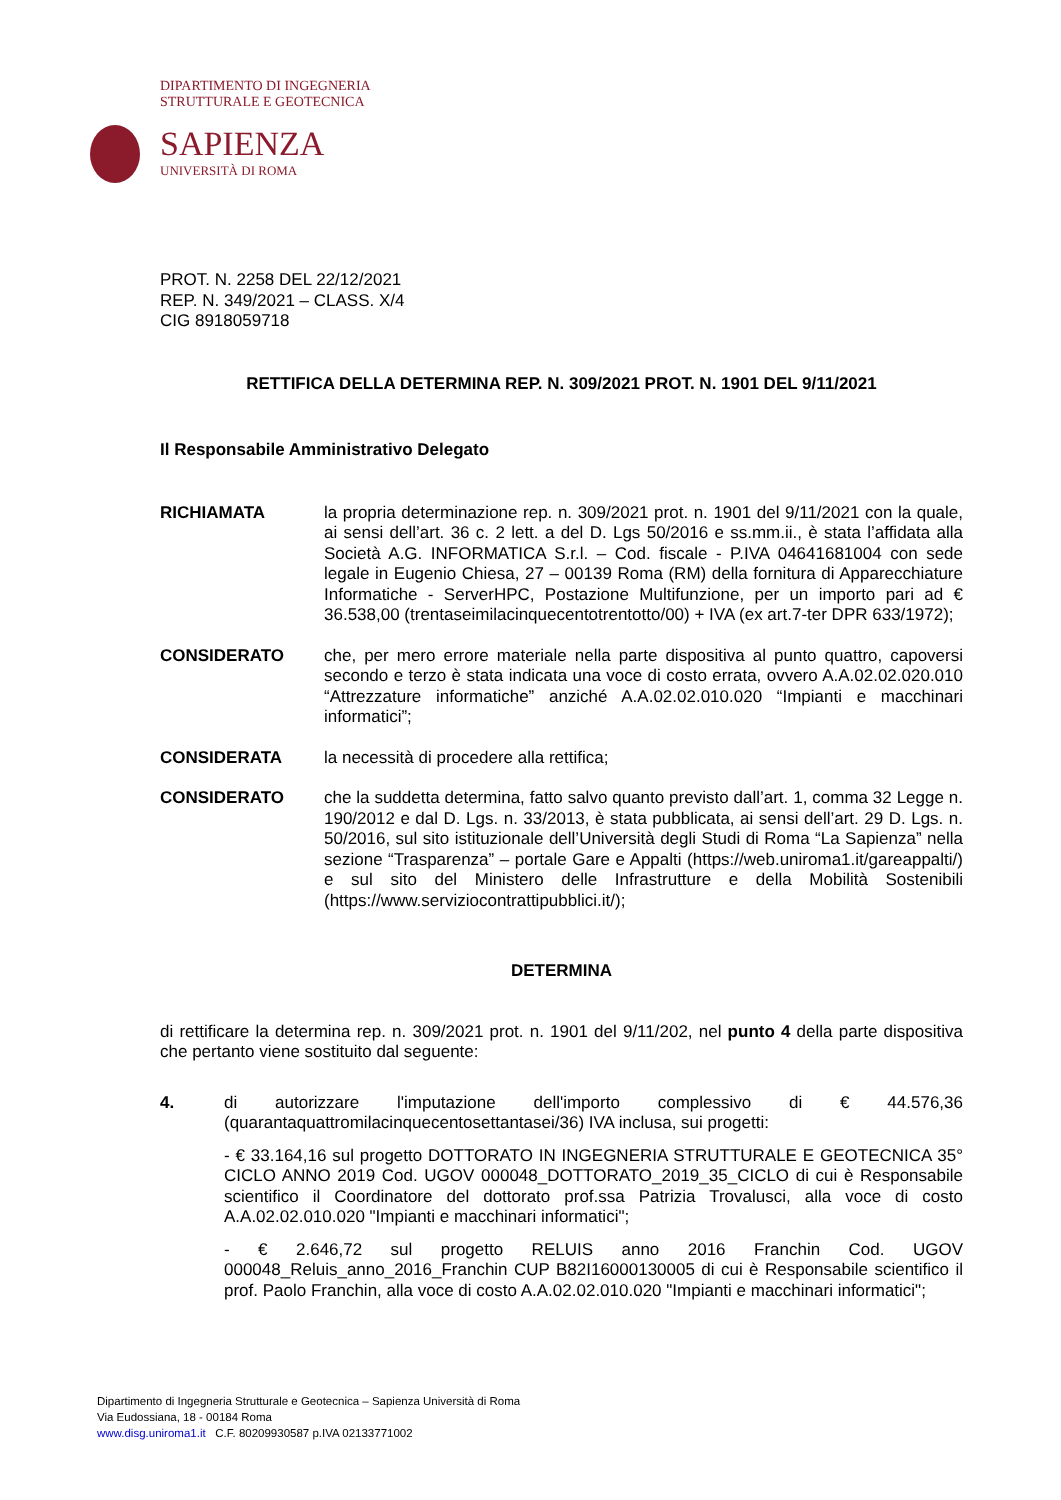DIPARTIMENTO DI INGEGNERIA
STRUTTURALE E GEOTECNICA
SAPIENZA
UNIVERSITÀ DI ROMA
PROT. N. 2258 DEL 22/12/2021
REP. N. 349/2021 – CLASS. X/4
CIG 8918059718
RETTIFICA DELLA DETERMINA REP. N. 309/2021 PROT. N. 1901 DEL 9/11/2021
Il Responsabile Amministrativo Delegato
RICHIAMATA la propria determinazione rep. n. 309/2021 prot. n. 1901 del 9/11/2021 con la quale, ai sensi dell’art. 36 c. 2 lett. a del D. Lgs 50/2016 e ss.mm.ii., è stata l’affidata alla Società A.G. INFORMATICA S.r.l. – Cod. fiscale - P.IVA 04641681004 con sede legale in Eugenio Chiesa, 27 – 00139 Roma (RM) della fornitura di Apparecchiature Informatiche - ServerHPC, Postazione Multifunzione, per un importo pari ad € 36.538,00 (trentaseimilacinquecentotrentotto/00) + IVA (ex art.7-ter DPR 633/1972);
CONSIDERATO che, per mero errore materiale nella parte dispositiva al punto quattro, capoversi secondo e terzo è stata indicata una voce di costo errata, ovvero A.A.02.02.020.010 “Attrezzature informatiche” anziché A.A.02.02.010.020 “Impianti e macchinari informatici”;
CONSIDERATA la necessità di procedere alla rettifica;
CONSIDERATO che la suddetta determina, fatto salvo quanto previsto dall’art. 1, comma 32 Legge n. 190/2012 e dal D. Lgs. n. 33/2013, è stata pubblicata, ai sensi dell’art. 29 D. Lgs. n. 50/2016, sul sito istituzionale dell’Università degli Studi di Roma “La Sapienza” nella sezione “Trasparenza” – portale Gare e Appalti (https://web.uniroma1.it/gareappalti/) e sul sito del Ministero delle Infrastrutture e della Mobilità Sostenibili (https://www.serviziocontrattipubblici.it/);
DETERMINA
di rettificare la determina rep. n. 309/2021 prot. n. 1901 del 9/11/202, nel punto 4 della parte dispositiva che pertanto viene sostituito dal seguente:
4. di autorizzare l'imputazione dell'importo complessivo di € 44.576,36 (quarantaquattromilacinquecentosettantasei/36) IVA inclusa, sui progetti:
- € 33.164,16 sul progetto DOTTORATO IN INGEGNERIA STRUTTURALE E GEOTECNICA 35° CICLO ANNO 2019 Cod. UGOV 000048_DOTTORATO_2019_35_CICLO di cui è Responsabile scientifico il Coordinatore del dottorato prof.ssa Patrizia Trovalusci, alla voce di costo A.A.02.02.010.020 "Impianti e macchinari informatici";
- € 2.646,72 sul progetto RELUIS anno 2016 Franchin Cod. UGOV 000048_Reluis_anno_2016_Franchin CUP B82I16000130005 di cui è Responsabile scientifico il prof. Paolo Franchin, alla voce di costo A.A.02.02.010.020 "Impianti e macchinari informatici";
Dipartimento di Ingegneria Strutturale e Geotecnica – Sapienza Università di Roma
Via Eudossiana, 18 - 00184 Roma
www.disg.uniroma1.it C.F. 80209930587 p.IVA 02133771002